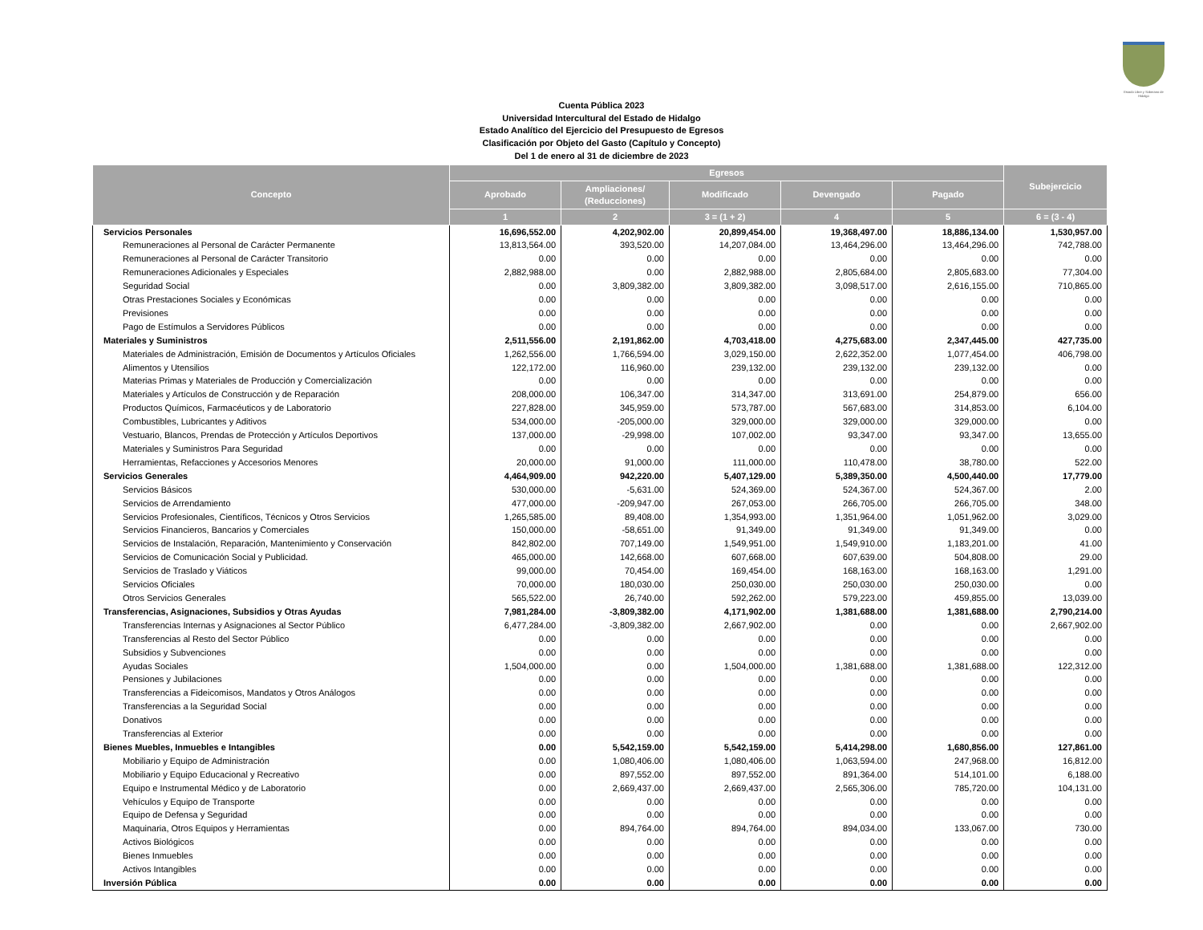Estado Libre y Soberano de Hidalgo
Cuenta Pública 2023
Universidad Intercultural del Estado de Hidalgo
Estado Analítico del Ejercicio del Presupuesto de Egresos
Clasificación por Objeto del Gasto (Capítulo y Concepto)
Del 1 de enero al 31 de diciembre de 2023
| Concepto | Egresos | | | | | Subejercicio |
| --- | --- | --- | --- | --- | --- | --- |
| | Aprobado | Ampliaciones/ (Reducciones) | Modificado | Devengado | Pagado | |
| | 1 | 2 | 3 = (1 + 2) | 4 | 5 | 6 = (3 - 4) |
| Servicios Personales | 16,696,552.00 | 4,202,902.00 | 20,899,454.00 | 19,368,497.00 | 18,886,134.00 | 1,530,957.00 |
| Remuneraciones al Personal de Carácter Permanente | 13,813,564.00 | 393,520.00 | 14,207,084.00 | 13,464,296.00 | 13,464,296.00 | 742,788.00 |
| Remuneraciones al Personal de Carácter Transitorio | 0.00 | 0.00 | 0.00 | 0.00 | 0.00 | 0.00 |
| Remuneraciones Adicionales y Especiales | 2,882,988.00 | 0.00 | 2,882,988.00 | 2,805,684.00 | 2,805,683.00 | 77,304.00 |
| Seguridad Social | 0.00 | 3,809,382.00 | 3,809,382.00 | 3,098,517.00 | 2,616,155.00 | 710,865.00 |
| Otras Prestaciones Sociales y Económicas | 0.00 | 0.00 | 0.00 | 0.00 | 0.00 | 0.00 |
| Previsiones | 0.00 | 0.00 | 0.00 | 0.00 | 0.00 | 0.00 |
| Pago de Estímulos a Servidores Públicos | 0.00 | 0.00 | 0.00 | 0.00 | 0.00 | 0.00 |
| Materiales y Suministros | 2,511,556.00 | 2,191,862.00 | 4,703,418.00 | 4,275,683.00 | 2,347,445.00 | 427,735.00 |
| Materiales de Administración, Emisión de Documentos y Artículos Oficiales | 1,262,556.00 | 1,766,594.00 | 3,029,150.00 | 2,622,352.00 | 1,077,454.00 | 406,798.00 |
| Alimentos y Utensilios | 122,172.00 | 116,960.00 | 239,132.00 | 239,132.00 | 239,132.00 | 0.00 |
| Materias Primas y Materiales de Producción y Comercialización | 0.00 | 0.00 | 0.00 | 0.00 | 0.00 | 0.00 |
| Materiales y Artículos de Construcción y de Reparación | 208,000.00 | 106,347.00 | 314,347.00 | 313,691.00 | 254,879.00 | 656.00 |
| Productos Químicos, Farmacéuticos y de Laboratorio | 227,828.00 | 345,959.00 | 573,787.00 | 567,683.00 | 314,853.00 | 6,104.00 |
| Combustibles, Lubricantes y Aditivos | 534,000.00 | -205,000.00 | 329,000.00 | 329,000.00 | 329,000.00 | 0.00 |
| Vestuario, Blancos, Prendas de Protección y Artículos Deportivos | 137,000.00 | -29,998.00 | 107,002.00 | 93,347.00 | 93,347.00 | 13,655.00 |
| Materiales y Suministros Para Seguridad | 0.00 | 0.00 | 0.00 | 0.00 | 0.00 | 0.00 |
| Herramientas, Refacciones y Accesorios Menores | 20,000.00 | 91,000.00 | 111,000.00 | 110,478.00 | 38,780.00 | 522.00 |
| Servicios Generales | 4,464,909.00 | 942,220.00 | 5,407,129.00 | 5,389,350.00 | 4,500,440.00 | 17,779.00 |
| Servicios Básicos | 530,000.00 | -5,631.00 | 524,369.00 | 524,367.00 | 524,367.00 | 2.00 |
| Servicios de Arrendamiento | 477,000.00 | -209,947.00 | 267,053.00 | 266,705.00 | 266,705.00 | 348.00 |
| Servicios Profesionales, Científicos, Técnicos y Otros Servicios | 1,265,585.00 | 89,408.00 | 1,354,993.00 | 1,351,964.00 | 1,051,962.00 | 3,029.00 |
| Servicios Financieros, Bancarios y Comerciales | 150,000.00 | -58,651.00 | 91,349.00 | 91,349.00 | 91,349.00 | 0.00 |
| Servicios de Instalación, Reparación, Mantenimiento y Conservación | 842,802.00 | 707,149.00 | 1,549,951.00 | 1,549,910.00 | 1,183,201.00 | 41.00 |
| Servicios de Comunicación Social y Publicidad. | 465,000.00 | 142,668.00 | 607,668.00 | 607,639.00 | 504,808.00 | 29.00 |
| Servicios de Traslado y Viáticos | 99,000.00 | 70,454.00 | 169,454.00 | 168,163.00 | 168,163.00 | 1,291.00 |
| Servicios Oficiales | 70,000.00 | 180,030.00 | 250,030.00 | 250,030.00 | 250,030.00 | 0.00 |
| Otros Servicios Generales | 565,522.00 | 26,740.00 | 592,262.00 | 579,223.00 | 459,855.00 | 13,039.00 |
| Transferencias, Asignaciones, Subsidios y Otras Ayudas | 7,981,284.00 | -3,809,382.00 | 4,171,902.00 | 1,381,688.00 | 1,381,688.00 | 2,790,214.00 |
| Transferencias Internas y Asignaciones al Sector Público | 6,477,284.00 | -3,809,382.00 | 2,667,902.00 | 0.00 | 0.00 | 2,667,902.00 |
| Transferencias al Resto del Sector Público | 0.00 | 0.00 | 0.00 | 0.00 | 0.00 | 0.00 |
| Subsidios y Subvenciones | 0.00 | 0.00 | 0.00 | 0.00 | 0.00 | 0.00 |
| Ayudas Sociales | 1,504,000.00 | 0.00 | 1,504,000.00 | 1,381,688.00 | 1,381,688.00 | 122,312.00 |
| Pensiones y Jubilaciones | 0.00 | 0.00 | 0.00 | 0.00 | 0.00 | 0.00 |
| Transferencias a Fideicomisos, Mandatos y Otros Análogos | 0.00 | 0.00 | 0.00 | 0.00 | 0.00 | 0.00 |
| Transferencias a la Seguridad Social | 0.00 | 0.00 | 0.00 | 0.00 | 0.00 | 0.00 |
| Donativos | 0.00 | 0.00 | 0.00 | 0.00 | 0.00 | 0.00 |
| Transferencias al Exterior | 0.00 | 0.00 | 0.00 | 0.00 | 0.00 | 0.00 |
| Bienes Muebles, Inmuebles e Intangibles | 0.00 | 5,542,159.00 | 5,542,159.00 | 5,414,298.00 | 1,680,856.00 | 127,861.00 |
| Mobiliario y Equipo de Administración | 0.00 | 1,080,406.00 | 1,080,406.00 | 1,063,594.00 | 247,968.00 | 16,812.00 |
| Mobiliario y Equipo Educacional y Recreativo | 0.00 | 897,552.00 | 897,552.00 | 891,364.00 | 514,101.00 | 6,188.00 |
| Equipo e Instrumental Médico y de Laboratorio | 0.00 | 2,669,437.00 | 2,669,437.00 | 2,565,306.00 | 785,720.00 | 104,131.00 |
| Vehículos y Equipo de Transporte | 0.00 | 0.00 | 0.00 | 0.00 | 0.00 | 0.00 |
| Equipo de Defensa y Seguridad | 0.00 | 0.00 | 0.00 | 0.00 | 0.00 | 0.00 |
| Maquinaria, Otros Equipos y Herramientas | 0.00 | 894,764.00 | 894,764.00 | 894,034.00 | 133,067.00 | 730.00 |
| Activos Biológicos | 0.00 | 0.00 | 0.00 | 0.00 | 0.00 | 0.00 |
| Bienes Inmuebles | 0.00 | 0.00 | 0.00 | 0.00 | 0.00 | 0.00 |
| Activos Intangibles | 0.00 | 0.00 | 0.00 | 0.00 | 0.00 | 0.00 |
| Inversión Pública | 0.00 | 0.00 | 0.00 | 0.00 | 0.00 | 0.00 |